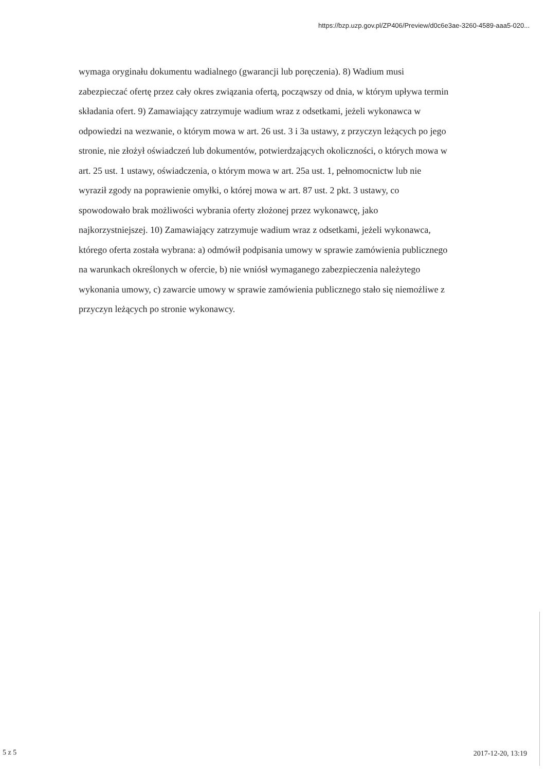https://bzp.uzp.gov.pl/ZP406/Preview/d0c6e3ae-3260-4589-aaa5-020...
wymaga oryginału dokumentu wadialnego (gwarancji lub poręczenia). 8) Wadium musi zabezpieczać ofertę przez cały okres związania ofertą, począwszy od dnia, w którym upływa termin składania ofert. 9) Zamawiający zatrzymuje wadium wraz z odsetkami, jeżeli wykonawca w odpowiedzi na wezwanie, o którym mowa w art. 26 ust. 3 i 3a ustawy, z przyczyn leżących po jego stronie, nie złożył oświadczeń lub dokumentów, potwierdzających okoliczności, o których mowa w art. 25 ust. 1 ustawy, oświadczenia, o którym mowa w art. 25a ust. 1, pełnomocnictw lub nie wyraził zgody na poprawienie omyłki, o której mowa w art. 87 ust. 2 pkt. 3 ustawy, co spowodowało brak możliwości wybrania oferty złożonej przez wykonawcę, jako najkorzystniejszej. 10) Zamawiający zatrzymuje wadium wraz z odsetkami, jeżeli wykonawca, którego oferta została wybrana: a) odmówił podpisania umowy w sprawie zamówienia publicznego na warunkach określonych w ofercie, b) nie wniósł wymaganego zabezpieczenia należytego wykonania umowy, c) zawarcie umowy w sprawie zamówienia publicznego stało się niemożliwe z przyczyn leżących po stronie wykonawcy.
5 z 5 2017-12-20, 13:19